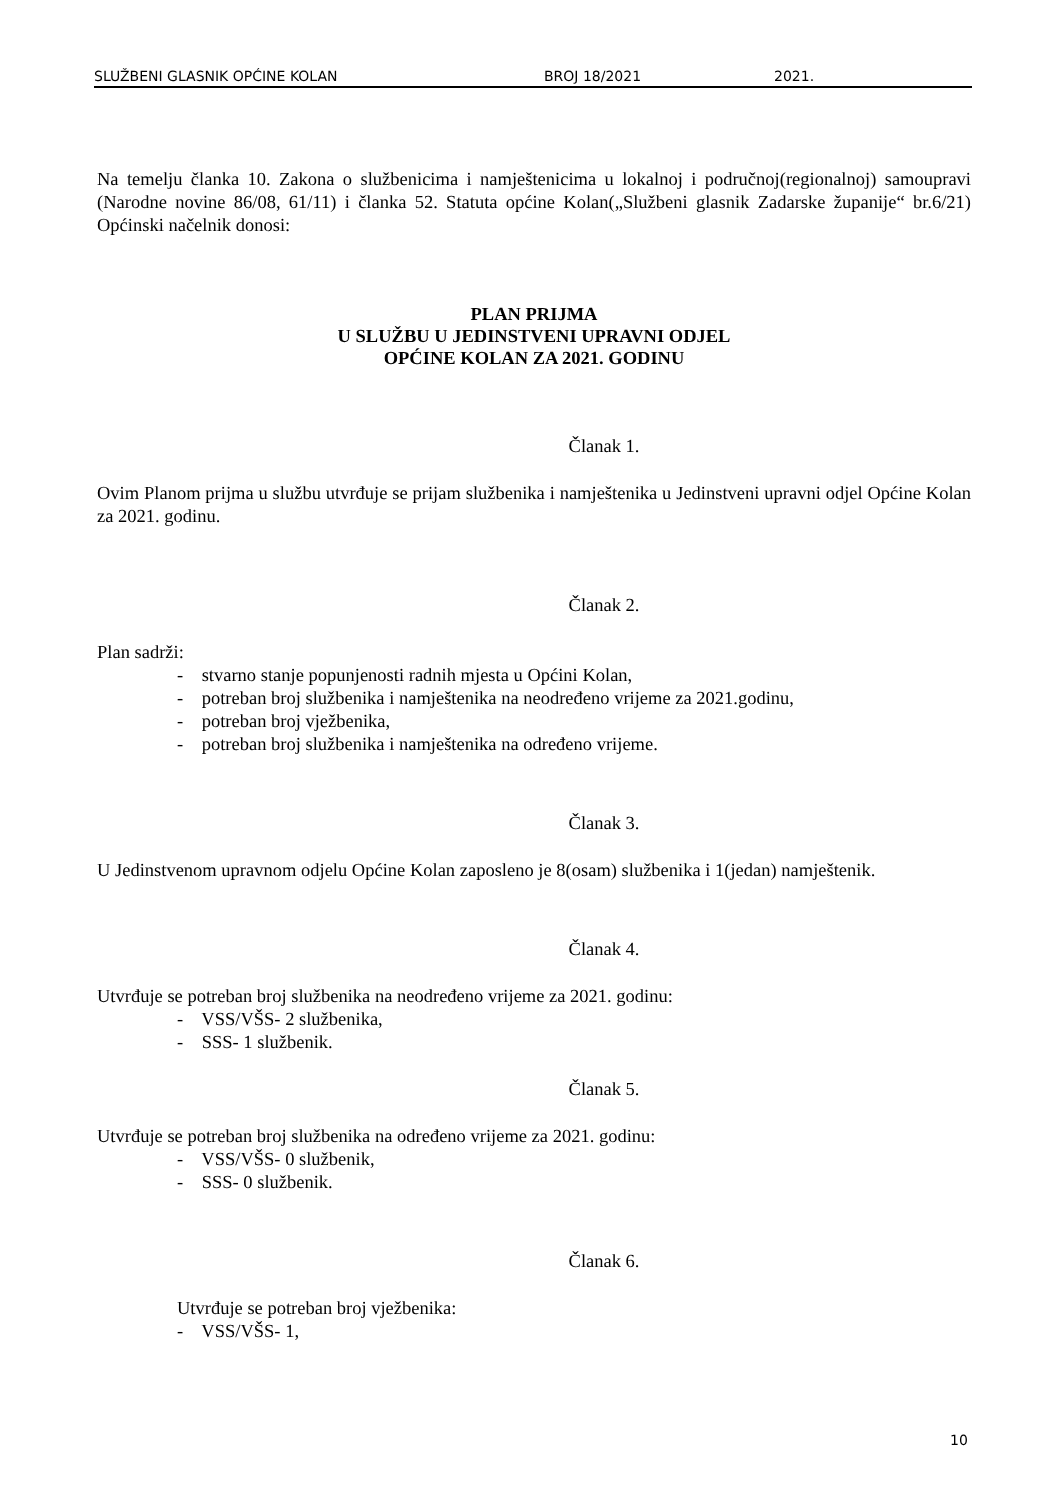SLUŽBENI GLASNIK OPĆINE KOLAN BROJ 18/2021 2021.
Na temelju članka 10. Zakona o službenicima i namještenicima u lokalnoj i područnoj(regionalnoj) samoupravi (Narodne novine 86/08, 61/11) i članka 52. Statuta općine Kolan(„Službeni glasnik Zadarske županije“ br.6/21) Općinski načelnik donosi:
PLAN PRIJMA
U SLUŽBU U JEDINSTVENI UPRAVNI ODJEL
OPĆINE KOLAN ZA 2021. GODINU
Članak 1.
Ovim Planom prijma u službu utvrđuje se prijam službenika i namještenika u Jedinstveni upravni odjel Općine Kolan za 2021. godinu.
Članak 2.
Plan sadrži:
- stvarno stanje popunjenosti radnih mjesta u Općini Kolan,
- potreban broj službenika i namještenika na neodređeno vrijeme za 2021.godinu,
- potreban broj vježbenika,
- potreban broj službenika i namještenika na određeno vrijeme.
Članak 3.
U Jedinstvenom upravnom odjelu Općine Kolan zaposleno je 8(osam) službenika i 1(jedan) namještenik.
Članak 4.
Utvrđuje se potreban broj službenika na neodređeno vrijeme za 2021. godinu:
- VSS/VŠS- 2 službenika,
- SSS- 1 službenik.
Članak 5.
Utvrđuje se potreban broj službenika na određeno vrijeme za 2021. godinu:
- VSS/VŠS- 0 službenik,
- SSS- 0 službenik.
Članak 6.
Utvrđuje se potreban broj vježbenika:
- VSS/VŠS- 1,
10